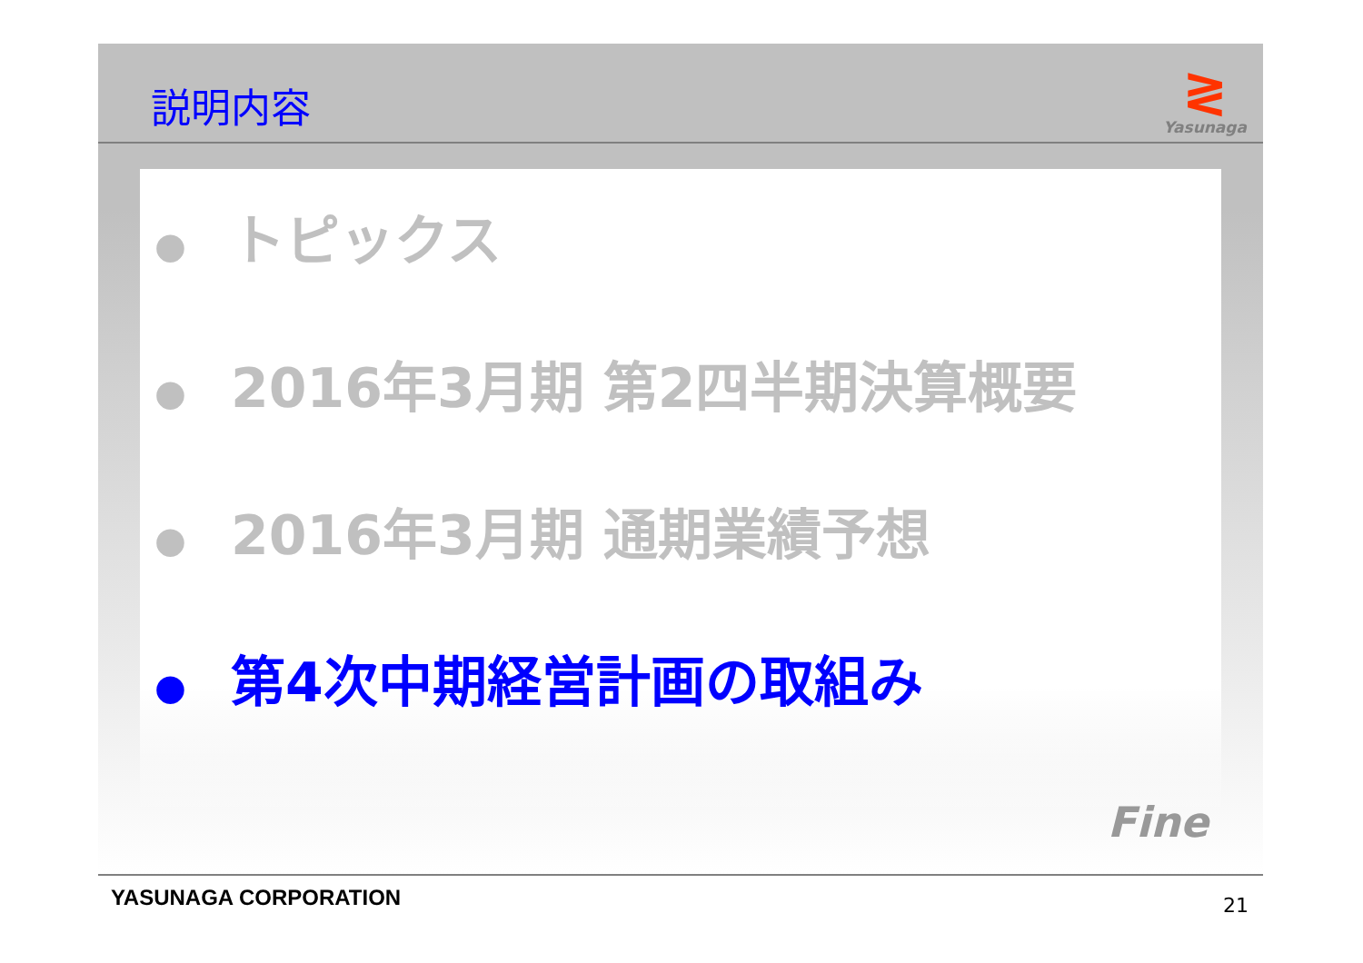説明内容
≷
Yasunaga
● トピックス
● 2016年3月期 第2四半期決算概要
● 2016年3月期 通期業績予想
● 第4次中期経営計画の取組み
Fine
YASUNAGA CORPORATION
21